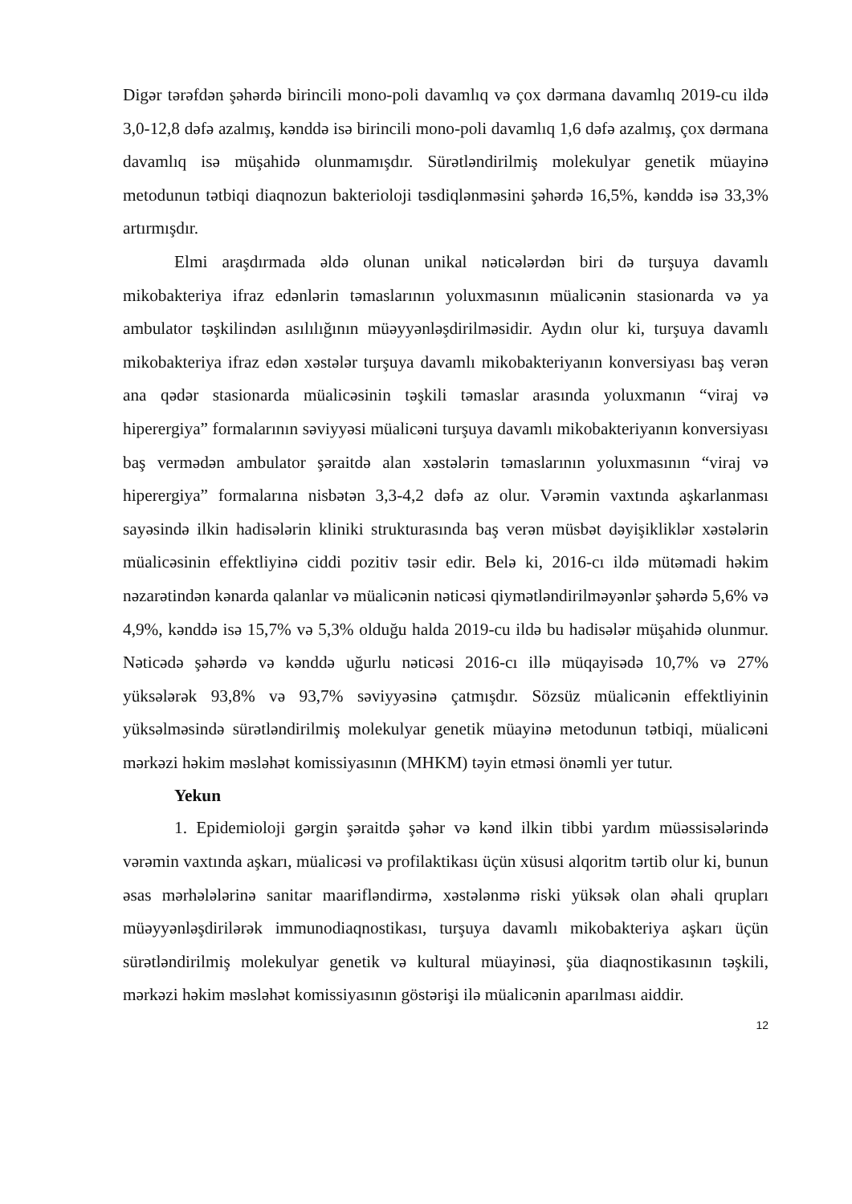Digər tərəfdən şəhərdə birincili mono-poli davamlıq və çox dərmana davamlıq 2019-cu ildə 3,0-12,8 dəfə azalmış, kənddə isə birincili mono-poli davamlıq 1,6 dəfə azalmış, çox dərmana davamlıq isə müşahidə olunmamışdır. Sürətləndirilmiş molekulyar genetik müayinə metodunun tətbiqi diaqnozun bakterioloji təsdiqlənməsini şəhərdə 16,5%, kənddə isə 33,3% artırmışdır.
Elmi araşdırmada əldə olunan unikal nəticələrdən biri də turşuya davamlı mikobakteriya ifraz edənlərin təmaslarının yoluxmasının müalicənin stasionarda və ya ambulator təşkilindən asılılığının müəyyənləşdirilməsidir. Aydın olur ki, turşuya davamlı mikobakteriya ifraz edən xəstələr turşuya davamlı mikobakteriyanın konversiyası baş verən ana qədər stasionarda müalicəsinin təşkili təmaslar arasında yoluxmanın “viraj və hiperergiya” formalarının səviyyəsi müalicəni turşuya davamlı mikobakteriyanın konversiyası baş vermədən ambulator şəraitdə alan xəstələrin təmaslarının yoluxmasının “viraj və hiperergiya” formalarına nisbətən 3,3-4,2 dəfə az olur. Vərəmin vaxtında aşkarlanması sayəsində ilkin hadisələrin kliniki strukturasında baş verən müsbət dəyişikliklər xəstələrin müalicəsinin effektliyinə ciddi pozitiv təsir edir. Belə ki, 2016-cı ildə mütəmadi həkim nəzarətindən kənarda qalanlar və müalicənin nəticəsi qiymətləndirilməyənlər şəhərdə 5,6% və 4,9%, kənddə isə 15,7% və 5,3% olduğu halda 2019-cu ildə bu hadisələr müşahidə olunmur. Nəticədə şəhərdə və kənddə uğurlu nəticəsi 2016-cı illə müqayisədə 10,7% və 27% yüksələrək 93,8% və 93,7% səviyyəsinə çatmışdır. Sözsüz müalicənin effektliyinin yüksəlməsində sürətləndirilmiş molekulyar genetik müayinə metodunun tətbiqi, müalicəni mərkəzi həkim məsləhət komissiyasının (MHKM) təyin etməsi önəmli yer tutur.
Yekun
1. Epidemioloji gərgin şəraitdə şəhər və kənd ilkin tibbi yardım müəssisələrində vərəmin vaxtında aşkarı, müalicəsi və profilaktikası üçün xüsusi alqoritm tərtib olur ki, bunun əsas mərhələlərinə sanitar maarifləndirmə, xəstələnmə riski yüksək olan əhali qrupları müəyyənləşdirilərək immunodiaqnostikası, turşuya davamlı mikobakteriya aşkarı üçün sürətləndirilmiş molekulyar genetik və kultural müayinəsi, şüa diaqnostikasının təşkili, mərkəzi həkim məsləhət komissiyasının göstərişi ilə müalicənin aparılması aiddir.
12